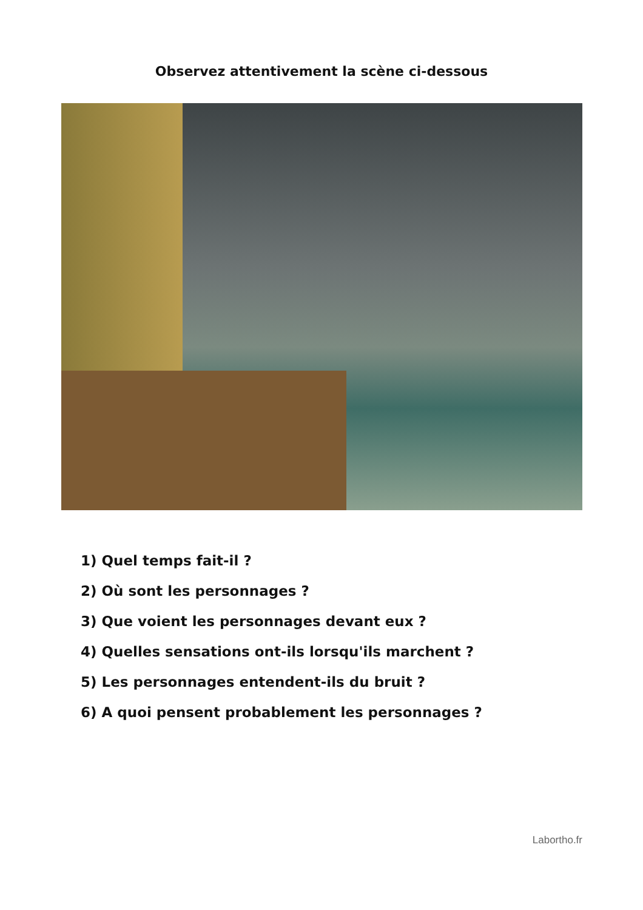Observez attentivement la scène ci-dessous
1) Quel temps fait-il ?
2) Où sont les personnages ?
3) Que voient les personnages devant eux ?
4) Quelles sensations ont-ils lorsqu'ils marchent ?
5) Les personnages entendent-ils du bruit ?
6) A quoi pensent probablement les personnages ?
Labortho.fr